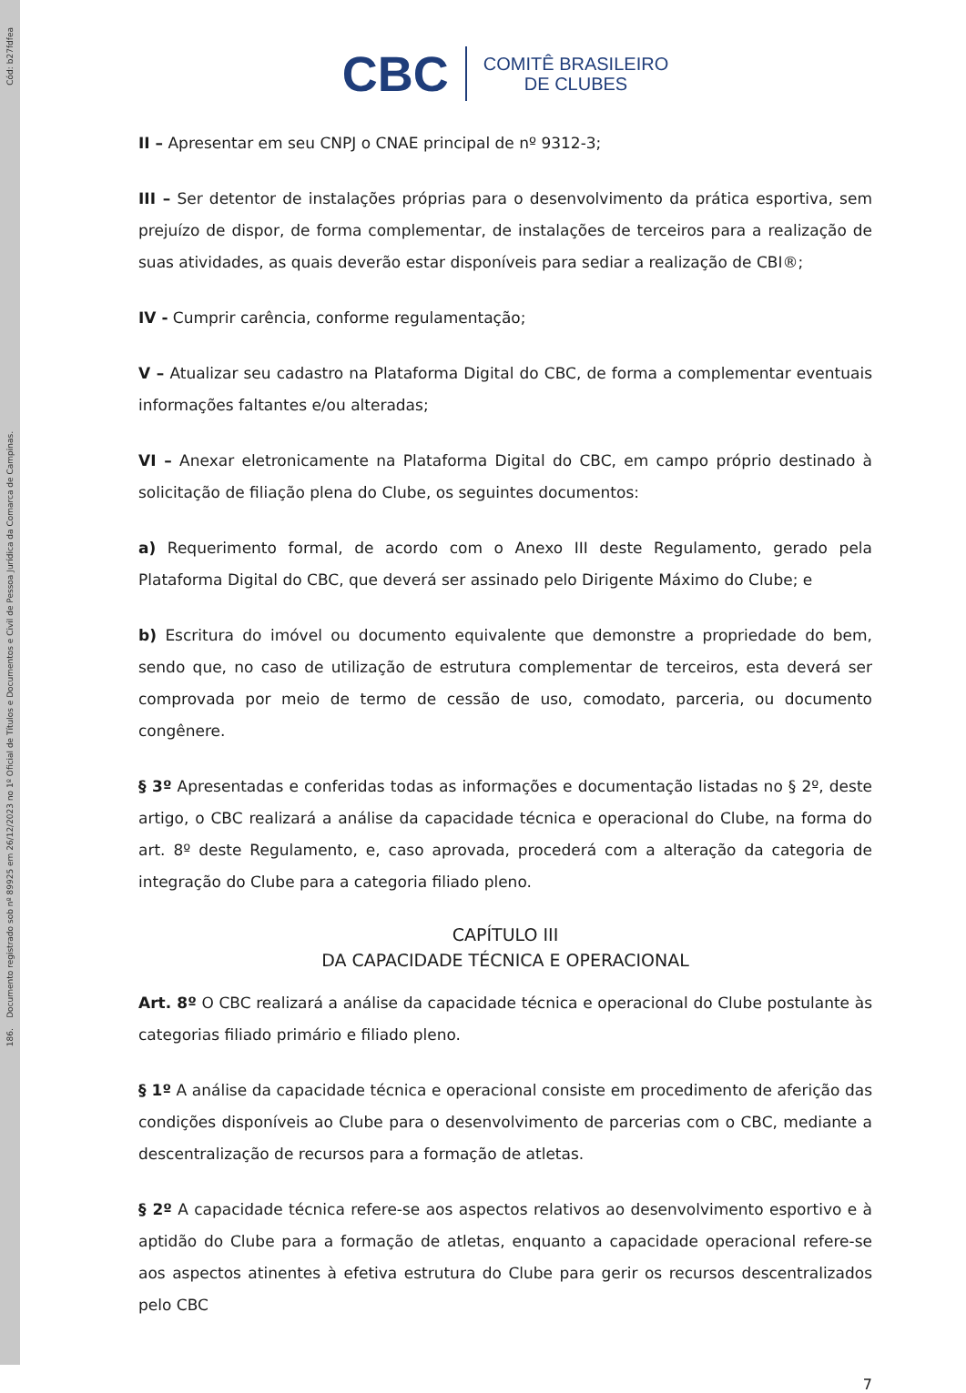Cód: b27fdfea
186. Documento registrado sob nº 89925 em 26/12/2023 no 1º Oficial de Títulos e Documentos e Civil de Pessoa Jurídica da Comarca de Campinas.
CBC COMITÊ BRASILEIRO
DE CLUBES
II – Apresentar em seu CNPJ o CNAE principal de nº 9312-3;
III – Ser detentor de instalações próprias para o desenvolvimento da prática esportiva, sem prejuízo de dispor, de forma complementar, de instalações de terceiros para a realização de suas atividades, as quais deverão estar disponíveis para sediar a realização de CBI®;
IV - Cumprir carência, conforme regulamentação;
V – Atualizar seu cadastro na Plataforma Digital do CBC, de forma a complementar eventuais informações faltantes e/ou alteradas;
VI – Anexar eletronicamente na Plataforma Digital do CBC, em campo próprio destinado à solicitação de filiação plena do Clube, os seguintes documentos:
a) Requerimento formal, de acordo com o Anexo III deste Regulamento, gerado pela Plataforma Digital do CBC, que deverá ser assinado pelo Dirigente Máximo do Clube; e
b) Escritura do imóvel ou documento equivalente que demonstre a propriedade do bem, sendo que, no caso de utilização de estrutura complementar de terceiros, esta deverá ser comprovada por meio de termo de cessão de uso, comodato, parceria, ou documento congênere.
§ 3º Apresentadas e conferidas todas as informações e documentação listadas no § 2º, deste artigo, o CBC realizará a análise da capacidade técnica e operacional do Clube, na forma do art. 8º deste Regulamento, e, caso aprovada, procederá com a alteração da categoria de integração do Clube para a categoria filiado pleno.
CAPÍTULO III
DA CAPACIDADE TÉCNICA E OPERACIONAL
Art. 8º O CBC realizará a análise da capacidade técnica e operacional do Clube postulante às categorias filiado primário e filiado pleno.
§ 1º A análise da capacidade técnica e operacional consiste em procedimento de aferição das condições disponíveis ao Clube para o desenvolvimento de parcerias com o CBC, mediante a descentralização de recursos para a formação de atletas.
§ 2º A capacidade técnica refere-se aos aspectos relativos ao desenvolvimento esportivo e à aptidão do Clube para a formação de atletas, enquanto a capacidade operacional refere-se aos aspectos atinentes à efetiva estrutura do Clube para gerir os recursos descentralizados pelo CBC
7